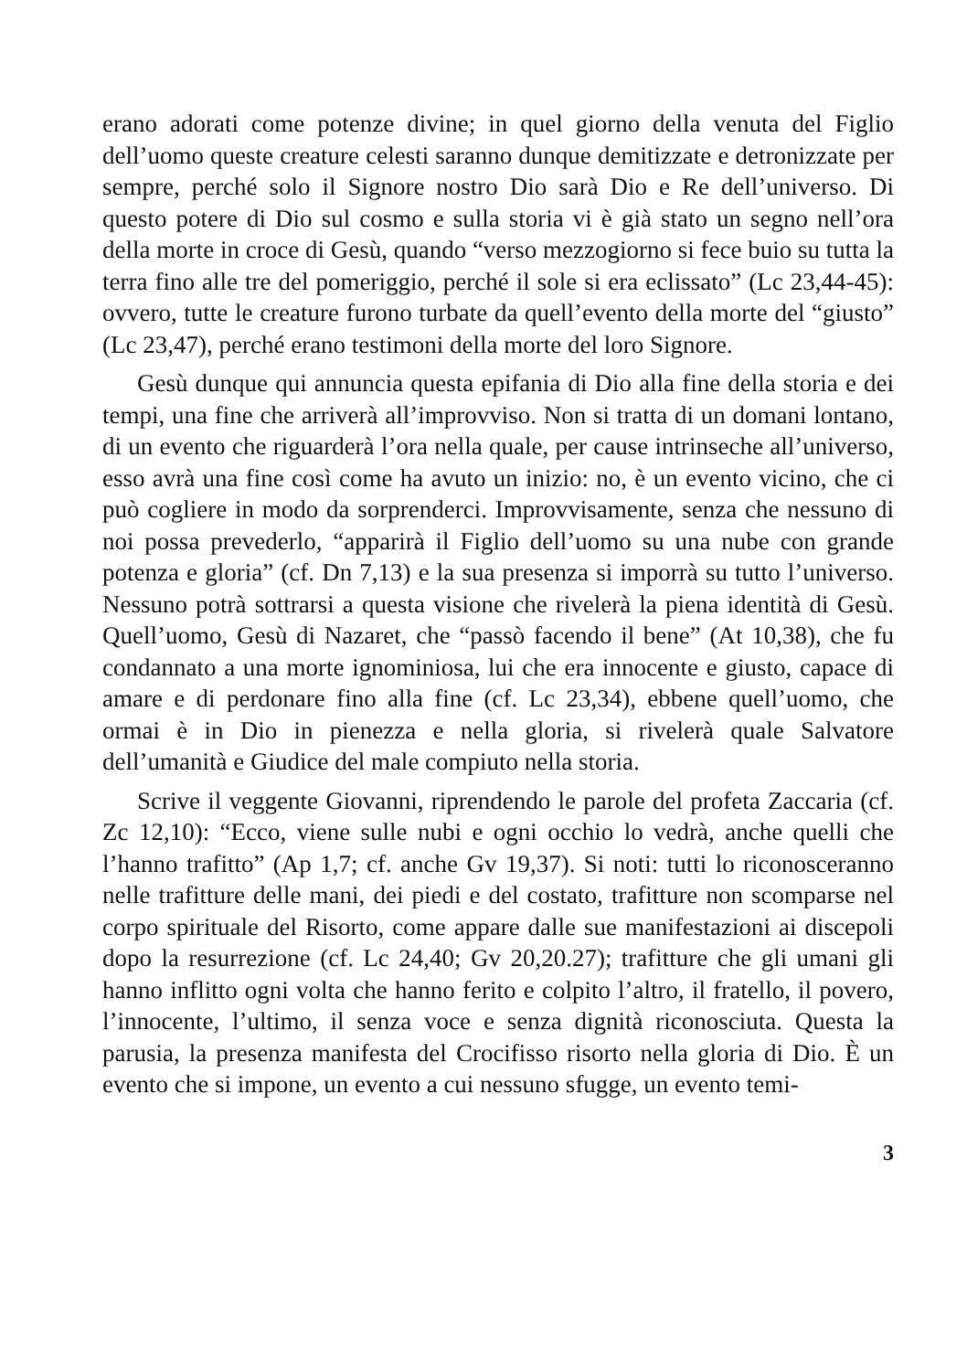erano adorati come potenze divine; in quel giorno della venuta del Figlio dell’uomo queste creature celesti saranno dunque demitizzate e detronizzate per sempre, perché solo il Signore nostro Dio sarà Dio e Re dell’universo. Di questo potere di Dio sul cosmo e sulla storia vi è già stato un segno nell’ora della morte in croce di Gesù, quando “verso mezzogiorno si fece buio su tutta la terra fino alle tre del pomeriggio, perché il sole si era eclissato” (Lc 23,44-45): ovvero, tutte le creature furono turbate da quell’evento della morte del “giusto” (Lc 23,47), perché erano testimoni della morte del loro Signore.
Gesù dunque qui annuncia questa epifania di Dio alla fine della storia e dei tempi, una fine che arriverà all’improvviso. Non si tratta di un domani lontano, di un evento che riguarderà l’ora nella quale, per cause intrinseche all’universo, esso avrà una fine così come ha avuto un inizio: no, è un evento vicino, che ci può cogliere in modo da sorprenderci. Improvvisamente, senza che nessuno di noi possa prevederlo, “apparirà il Figlio dell’uomo su una nube con grande potenza e gloria” (cf. Dn 7,13) e la sua presenza si imporrà su tutto l’universo. Nessuno potrà sottrarsi a questa visione che rivelerà la piena identità di Gesù. Quell’uomo, Gesù di Nazaret, che “passò facendo il bene” (At 10,38), che fu condannato a una morte ignominiosa, lui che era innocente e giusto, capace di amare e di perdonare fino alla fine (cf. Lc 23,34), ebbene quell’uomo, che ormai è in Dio in pienezza e nella gloria, si rivelerà quale Salvatore dell’umanità e Giudice del male compiuto nella storia.
Scrive il veggente Giovanni, riprendendo le parole del profeta Zaccaria (cf. Zc 12,10): “Ecco, viene sulle nubi e ogni occhio lo vedrà, anche quelli che l’hanno trafitto” (Ap 1,7; cf. anche Gv 19,37). Si noti: tutti lo riconosceranno nelle trafitture delle mani, dei piedi e del costato, trafitture non scomparse nel corpo spirituale del Risorto, come appare dalle sue manifestazioni ai discepoli dopo la resurrezione (cf. Lc 24,40; Gv 20,20.27); trafitture che gli umani gli hanno inflitto ogni volta che hanno ferito e colpito l’altro, il fratello, il povero, l’innocente, l’ultimo, il senza voce e senza dignità riconosciuta. Questa la parusia, la presenza manifesta del Crocifisso risorto nella gloria di Dio. È un evento che si impone, un evento a cui nessuno sfugge, un evento temi-
3